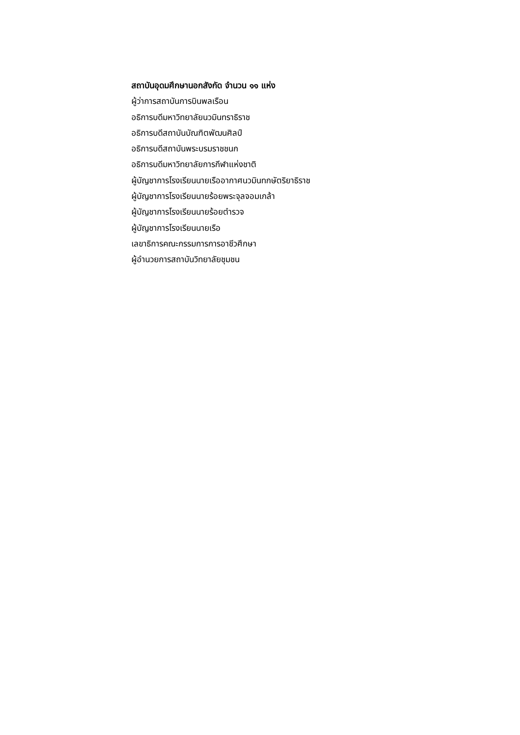สถาบันอุดมศึกษานอกสังกัด จำนวน ๑๑ แห่ง
ผู้ว่าการสถาบันการบินพลเรือน
อธิการบดีมหาวิทยาลัยนวมินทราธิราช
อธิการบดีสถาบันบัณฑิตพัฒนศิลป์
อธิการบดีสถาบันพระบรมราชชนก
อธิการบดีมหาวิทยาลัยการกีฬาแห่งชาติ
ผู้บัญชาการโรงเรียนนายเรืออากาศนวมินทกษัตริยาธิราช
ผู้บัญชาการโรงเรียนนายร้อยพระจุลจอมเกล้า
ผู้บัญชาการโรงเรียนนายร้อยตำรวจ
ผู้บัญชาการโรงเรียนนายเรือ
เลขาธิการคณะกรรมการการอาชีวศึกษา
ผู้อำนวยการสถาบันวิทยาลัยชุมชน